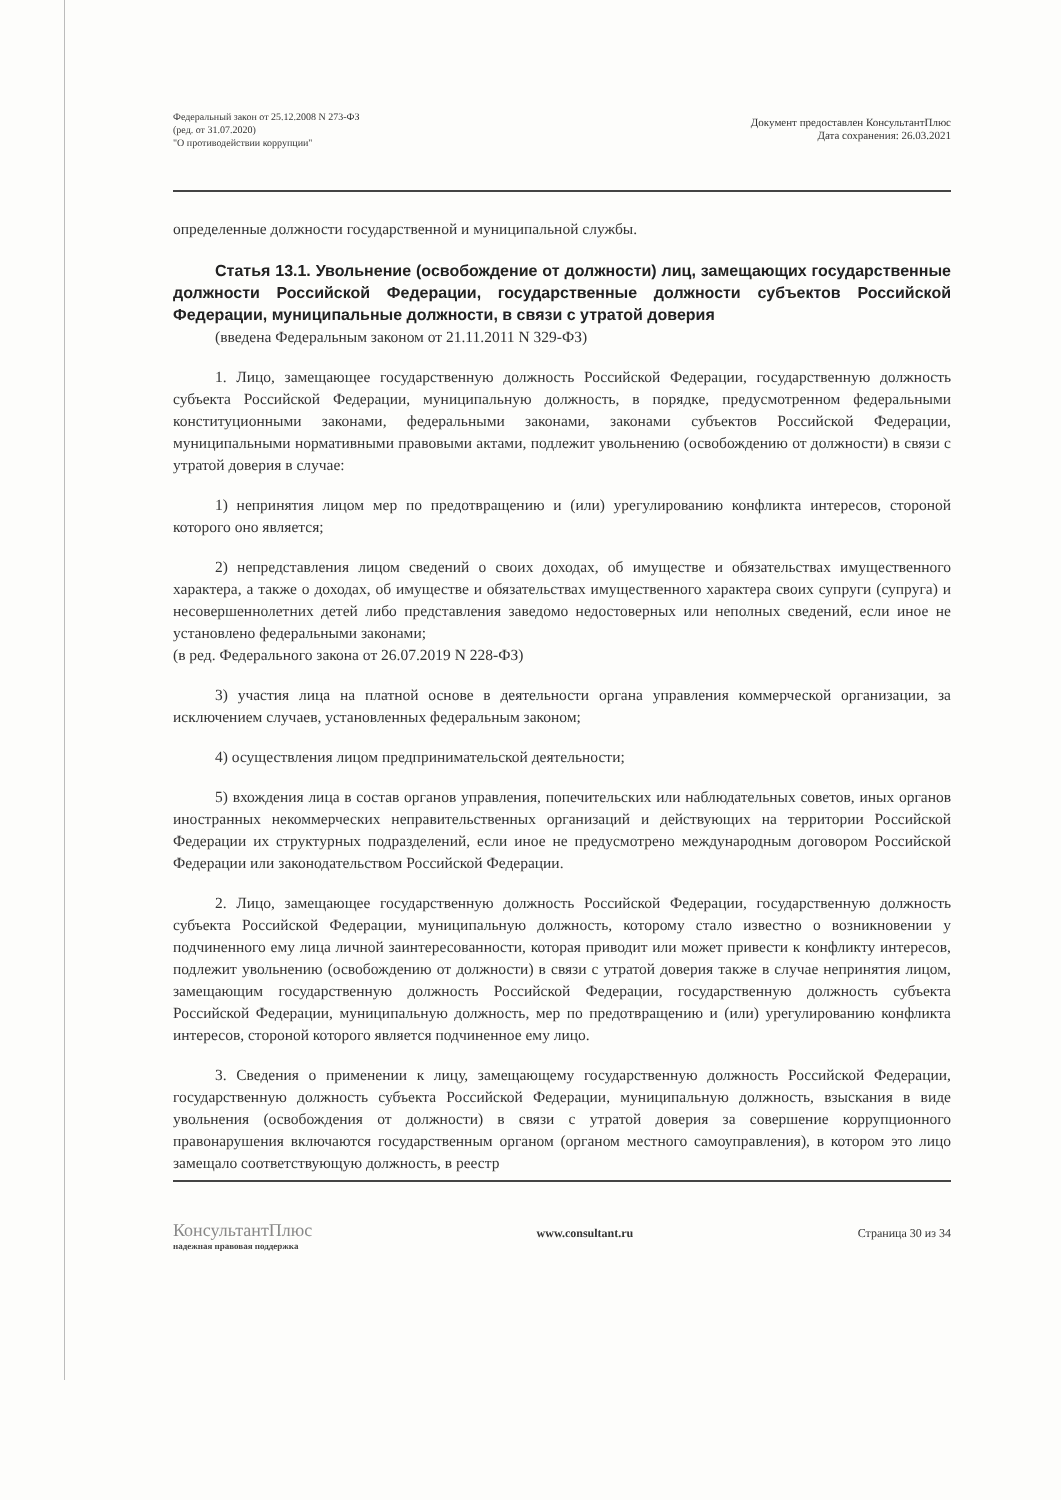Федеральный закон от 25.12.2008 N 273-ФЗ
(ред. от 31.07.2020)
"О противодействии коррупции"
Документ предоставлен КонсультантПлюс
Дата сохранения: 26.03.2021
определенные должности государственной и муниципальной службы.
Статья 13.1. Увольнение (освобождение от должности) лиц, замещающих государственные должности Российской Федерации, государственные должности субъектов Российской Федерации, муниципальные должности, в связи с утратой доверия
(введена Федеральным законом от 21.11.2011 N 329-ФЗ)
1. Лицо, замещающее государственную должность Российской Федерации, государственную должность субъекта Российской Федерации, муниципальную должность, в порядке, предусмотренном федеральными конституционными законами, федеральными законами, законами субъектов Российской Федерации, муниципальными нормативными правовыми актами, подлежит увольнению (освобождению от должности) в связи с утратой доверия в случае:
1) непринятия лицом мер по предотвращению и (или) урегулированию конфликта интересов, стороной которого оно является;
2) непредставления лицом сведений о своих доходах, об имуществе и обязательствах имущественного характера, а также о доходах, об имуществе и обязательствах имущественного характера своих супруги (супруга) и несовершеннолетних детей либо представления заведомо недостоверных или неполных сведений, если иное не установлено федеральными законами;
(в ред. Федерального закона от 26.07.2019 N 228-ФЗ)
3) участия лица на платной основе в деятельности органа управления коммерческой организации, за исключением случаев, установленных федеральным законом;
4) осуществления лицом предпринимательской деятельности;
5) вхождения лица в состав органов управления, попечительских или наблюдательных советов, иных органов иностранных некоммерческих неправительственных организаций и действующих на территории Российской Федерации их структурных подразделений, если иное не предусмотрено международным договором Российской Федерации или законодательством Российской Федерации.
2. Лицо, замещающее государственную должность Российской Федерации, государственную должность субъекта Российской Федерации, муниципальную должность, которому стало известно о возникновении у подчиненного ему лица личной заинтересованности, которая приводит или может привести к конфликту интересов, подлежит увольнению (освобождению от должности) в связи с утратой доверия также в случае непринятия лицом, замещающим государственную должность Российской Федерации, государственную должность субъекта Российской Федерации, муниципальную должность, мер по предотвращению и (или) урегулированию конфликта интересов, стороной которого является подчиненное ему лицо.
3. Сведения о применении к лицу, замещающему государственную должность Российской Федерации, государственную должность субъекта Российской Федерации, муниципальную должность, взыскания в виде увольнения (освобождения от должности) в связи с утратой доверия за совершение коррупционного правонарушения включаются государственным органом (органом местного самоуправления), в котором это лицо замещало соответствующую должность, в реестр
КонсультантПлюс
надежная правовая поддержка
www.consultant.ru Страница 30 из 34